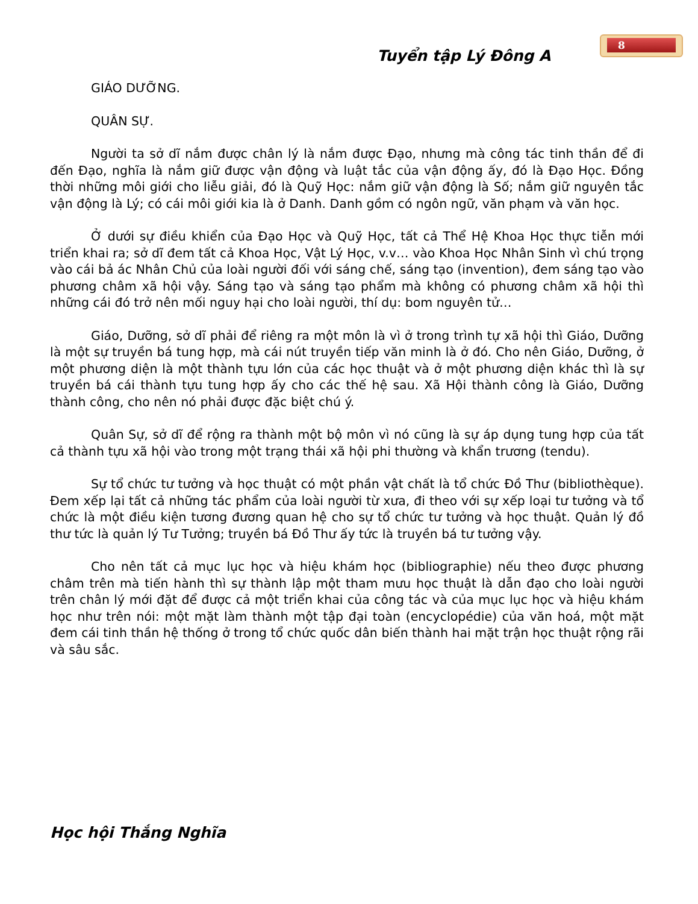8
Tuyển tập Lý Đông A
GIÁO DƯỠNG.
QUÂN SỰ.
Người ta sở dĩ nắm được chân lý là nắm được Đạo, nhưng mà công tác tinh thần để đi đến Đạo, nghĩa là nắm giữ được vận động và luật tắc của vận động ấy, đó là Đạo Học. Đồng thời những môi giới cho liễu giải, đó là Quỹ Học: nắm giữ vận động là Số; nắm giữ nguyên tắc vận động là Lý; có cái môi giới kia là ở Danh. Danh gồm có ngôn ngữ, văn phạm và văn học.
Ở dưới sự điều khiển của Đạo Học và Quỹ Học, tất cả Thể Hệ Khoa Học thực tiễn mới triển khai ra; sở dĩ đem tất cả Khoa Học, Vật Lý Học, v.v… vào Khoa Học Nhân Sinh vì chú trọng vào cái bả ác Nhân Chủ của loài người đối với sáng chế, sáng tạo (invention), đem sáng tạo vào phương châm xã hội vậy. Sáng tạo và sáng tạo phẩm mà không có phương châm xã hội thì những cái đó trở nên mối nguy hại cho loài người, thí dụ: bom nguyên tử…
Giáo, Dưỡng, sở dĩ phải để riêng ra một môn là vì ở trong trình tự xã hội thì Giáo, Dưỡng là một sự truyền bá tung hợp, mà cái nút truyền tiếp văn minh là ở đó. Cho nên Giáo, Dưỡng, ở một phương diện là một thành tựu lớn của các học thuật và ở một phương diện khác thì là sự truyền bá cái thành tựu tung hợp ấy cho các thế hệ sau. Xã Hội thành công là Giáo, Dưỡng thành công, cho nên nó phải được đặc biệt chú ý.
Quân Sự, sở dĩ để rộng ra thành một bộ môn vì nó cũng là sự áp dụng tung hợp của tất cả thành tựu xã hội vào trong một trạng thái xã hội phi thường và khẩn trương (tendu).
Sự tổ chức tư tưởng và học thuật có một phần vật chất là tổ chức Đồ Thư (bibliothèque). Đem xếp lại tất cả những tác phẩm của loài người từ xưa, đi theo với sự xếp loại tư tưởng và tổ chức là một điều kiện tương đương quan hệ cho sự tổ chức tư tưởng và học thuật. Quản lý đồ thư tức là quản lý Tư Tưởng; truyền bá Đồ Thư ấy tức là truyền bá tư tưởng vậy.
Cho nên tất cả mục lục học và hiệu khám học (bibliographie) nếu theo được phương châm trên mà tiến hành thì sự thành lập một tham mưu học thuật là dẫn đạo cho loài người trên chân lý mới đặt để được cả một triển khai của công tác và của mục lục học và hiệu khám học như trên nói: một mặt làm thành một tập đại toàn (encyclopédie) của văn hoá, một mặt đem cái tinh thần hệ thống ở trong tổ chức quốc dân biến thành hai mặt trận học thuật rộng rãi và sâu sắc.
Học hội Thắng Nghĩa